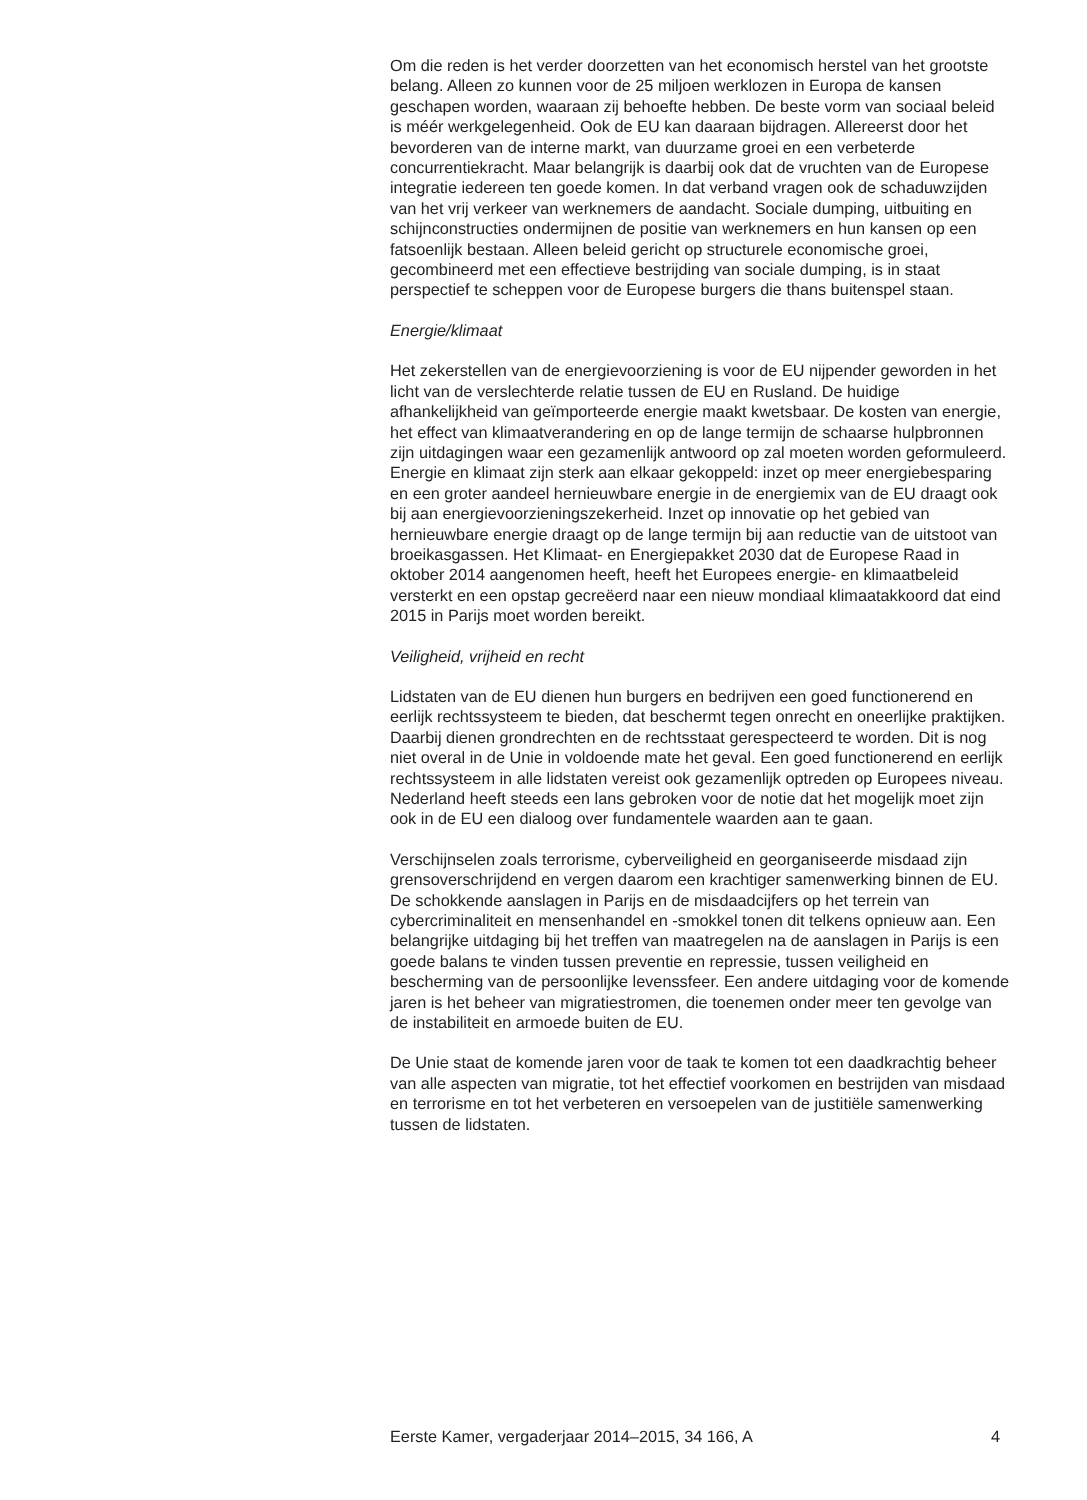Om die reden is het verder doorzetten van het economisch herstel van het grootste belang. Alleen zo kunnen voor de 25 miljoen werklozen in Europa de kansen geschapen worden, waaraan zij behoefte hebben. De beste vorm van sociaal beleid is méér werkgelegenheid. Ook de EU kan daaraan bijdragen. Allereerst door het bevorderen van de interne markt, van duurzame groei en een verbeterde concurrentiekracht. Maar belangrijk is daarbij ook dat de vruchten van de Europese integratie iedereen ten goede komen. In dat verband vragen ook de schaduwzijden van het vrij verkeer van werknemers de aandacht. Sociale dumping, uitbuiting en schijnconstructies ondermijnen de positie van werknemers en hun kansen op een fatsoenlijk bestaan. Alleen beleid gericht op structurele economische groei, gecombineerd met een effectieve bestrijding van sociale dumping, is in staat perspectief te scheppen voor de Europese burgers die thans buitenspel staan.
Energie/klimaat
Het zekerstellen van de energievoorziening is voor de EU nijpender geworden in het licht van de verslechterde relatie tussen de EU en Rusland. De huidige afhankelijkheid van geïmporteerde energie maakt kwetsbaar. De kosten van energie, het effect van klimaatverandering en op de lange termijn de schaarse hulpbronnen zijn uitdagingen waar een gezamenlijk antwoord op zal moeten worden geformuleerd. Energie en klimaat zijn sterk aan elkaar gekoppeld: inzet op meer energiebesparing en een groter aandeel hernieuwbare energie in de energiemix van de EU draagt ook bij aan energievoorzieningszekerheid. Inzet op innovatie op het gebied van hernieuwbare energie draagt op de lange termijn bij aan reductie van de uitstoot van broeikasgassen. Het Klimaat- en Energiepakket 2030 dat de Europese Raad in oktober 2014 aangenomen heeft, heeft het Europees energie- en klimaatbeleid versterkt en een opstap gecreëerd naar een nieuw mondiaal klimaatakkoord dat eind 2015 in Parijs moet worden bereikt.
Veiligheid, vrijheid en recht
Lidstaten van de EU dienen hun burgers en bedrijven een goed functionerend en eerlijk rechtssysteem te bieden, dat beschermt tegen onrecht en oneerlijke praktijken. Daarbij dienen grondrechten en de rechtsstaat gerespecteerd te worden. Dit is nog niet overal in de Unie in voldoende mate het geval. Een goed functionerend en eerlijk rechtssysteem in alle lidstaten vereist ook gezamenlijk optreden op Europees niveau. Nederland heeft steeds een lans gebroken voor de notie dat het mogelijk moet zijn ook in de EU een dialoog over fundamentele waarden aan te gaan.
Verschijnselen zoals terrorisme, cyberveiligheid en georganiseerde misdaad zijn grensoverschrijdend en vergen daarom een krachtiger samenwerking binnen de EU. De schokkende aanslagen in Parijs en de misdaadcijfers op het terrein van cybercriminaliteit en mensenhandel en -smokkel tonen dit telkens opnieuw aan. Een belangrijke uitdaging bij het treffen van maatregelen na de aanslagen in Parijs is een goede balans te vinden tussen preventie en repressie, tussen veiligheid en bescherming van de persoonlijke levenssfeer. Een andere uitdaging voor de komende jaren is het beheer van migratiestromen, die toenemen onder meer ten gevolge van de instabiliteit en armoede buiten de EU.
De Unie staat de komende jaren voor de taak te komen tot een daadkrachtig beheer van alle aspecten van migratie, tot het effectief voorkomen en bestrijden van misdaad en terrorisme en tot het verbeteren en versoepelen van de justitiële samenwerking tussen de lidstaten.
Eerste Kamer, vergaderjaar 2014–2015, 34 166, A 4